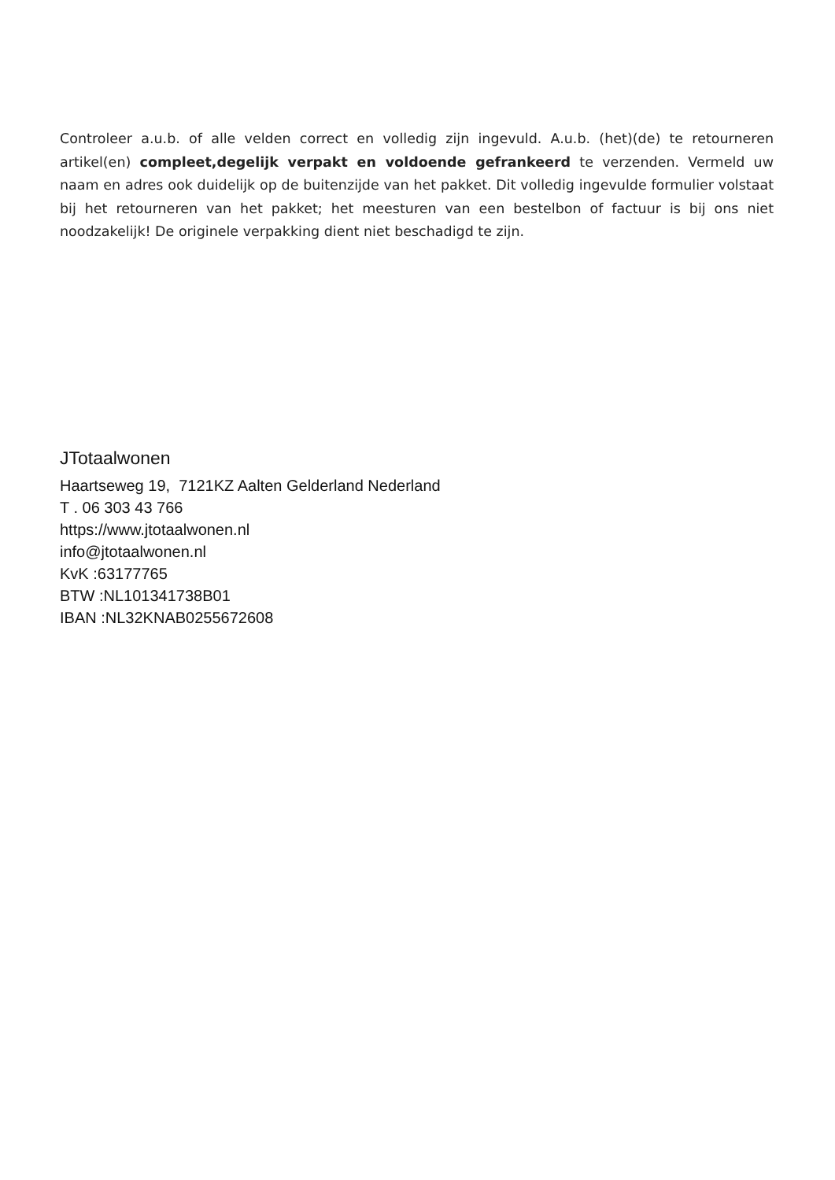Controleer a.u.b. of alle velden correct en volledig zijn ingevuld. A.u.b. (het)(de) te retourneren artikel(en) compleet,degelijk verpakt en voldoende gefrankeerd te verzenden. Vermeld uw naam en adres ook duidelijk op de buitenzijde van het pakket. Dit volledig ingevulde formulier volstaat bij het retourneren van het pakket; het meesturen van een bestelbon of factuur is bij ons niet noodzakelijk! De originele verpakking dient niet beschadigd te zijn.
JTotaalwonen
Haartseweg 19, 7121KZ Aalten Gelderland Nederland
T . 06 303 43 766
https://www.jtotaalwonen.nl
info@jtotaalwonen.nl
KvK :63177765
BTW :NL101341738B01
IBAN :NL32KNAB0255672608